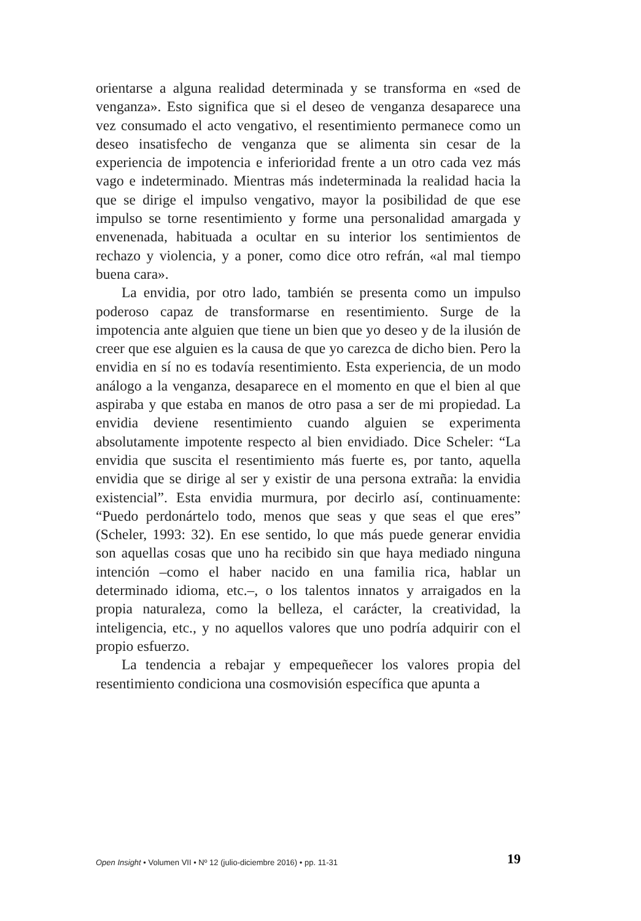orientarse a alguna realidad determinada y se transforma en «sed de venganza». Esto significa que si el deseo de venganza desaparece una vez consumado el acto vengativo, el resentimiento permanece como un deseo insatisfecho de venganza que se alimenta sin cesar de la experiencia de impotencia e inferioridad frente a un otro cada vez más vago e indeterminado. Mientras más indeterminada la realidad hacia la que se dirige el impulso vengativo, mayor la posibilidad de que ese impulso se torne resentimiento y forme una personalidad amargada y envenenada, habituada a ocultar en su interior los sentimientos de rechazo y violencia, y a poner, como dice otro refrán, «al mal tiempo buena cara».
La envidia, por otro lado, también se presenta como un impulso poderoso capaz de transformarse en resentimiento. Surge de la impotencia ante alguien que tiene un bien que yo deseo y de la ilusión de creer que ese alguien es la causa de que yo carezca de dicho bien. Pero la envidia en sí no es todavía resentimiento. Esta experiencia, de un modo análogo a la venganza, desaparece en el momento en que el bien al que aspiraba y que estaba en manos de otro pasa a ser de mi propiedad. La envidia deviene resentimiento cuando alguien se experimenta absolutamente impotente respecto al bien envidiado. Dice Scheler: “La envidia que suscita el resentimiento más fuerte es, por tanto, aquella envidia que se dirige al ser y existir de una persona extraña: la envidia existencial”. Esta envidia murmura, por decirlo así, continuamente: “Puedo perdonártelo todo, menos que seas y que seas el que eres” (Scheler, 1993: 32). En ese sentido, lo que más puede generar envidia son aquellas cosas que uno ha recibido sin que haya mediado ninguna intención –como el haber nacido en una familia rica, hablar un determinado idioma, etc.–, o los talentos innatos y arraigados en la propia naturaleza, como la belleza, el carácter, la creatividad, la inteligencia, etc., y no aquellos valores que uno podría adquirir con el propio esfuerzo.
La tendencia a rebajar y empequeñecer los valores propia del resentimiento condiciona una cosmovisión específica que apunta a
Open Insight • Volumen VII • Nº 12 (julio-diciembre 2016) • pp. 11-31 19